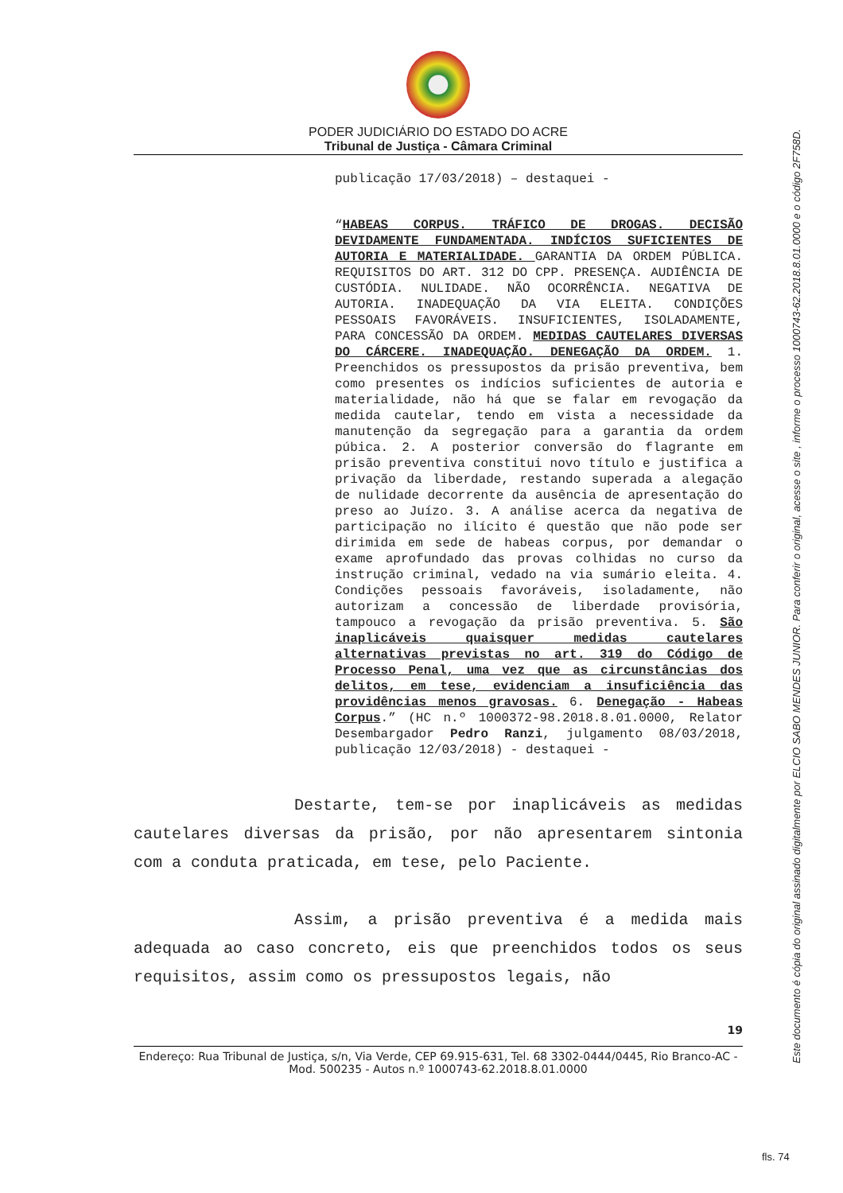PODER JUDICIÁRIO DO ESTADO DO ACRE
Tribunal de Justiça - Câmara Criminal
publicação 17/03/2018) – destaquei -
“HABEAS CORPUS. TRÁFICO DE DROGAS. DECISÃO DEVIDAMENTE FUNDAMENTADA. INDÍCIOS SUFICIENTES DE AUTORIA E MATERIALIDADE. GARANTIA DA ORDEM PÚBLICA. REQUISITOS DO ART. 312 DO CPP. PRESENÇA. AUDIÊNCIA DE CUSTÓDIA. NULIDADE. NÃO OCORRÊNCIA. NEGATIVA DE AUTORIA. INADEQUAÇÃO DA VIA ELEITA. CONDIÇÕES PESSOAIS FAVORÁVEIS. INSUFICIENTES, ISOLADAMENTE, PARA CONCESSÃO DA ORDEM. MEDIDAS CAUTELARES DIVERSAS DO CÁRCERE. INADEQUAÇÃO. DENEGAÇÃO DA ORDEM. 1. Preenchidos os pressupostos da prisão preventiva, bem como presentes os indícios suficientes de autoria e materialidade, não há que se falar em revogação da medida cautelar, tendo em vista a necessidade da manutenção da segregação para a garantia da ordem púbica. 2. A posterior conversão do flagrante em prisão preventiva constitui novo título e justifica a privação da liberdade, restando superada a alegação de nulidade decorrente da ausência de apresentação do preso ao Juízo. 3. A análise acerca da negativa de participação no ilícito é questão que não pode ser dirimida em sede de habeas corpus, por demandar o exame aprofundado das provas colhidas no curso da instrução criminal, vedado na via sumário eleita. 4. Condições pessoais favoráveis, isoladamente, não autorizam a concessão de liberdade provisória, tampouco a revogação da prisão preventiva. 5. São inaplicáveis quaisquer medidas cautelares alternativas previstas no art. 319 do Código de Processo Penal, uma vez que as circunstâncias dos delitos, em tese, evidenciam a insuficiência das providências menos gravosas. 6. Denegação - Habeas Corpus.” (HC n.º 1000372-98.2018.8.01.0000, Relator Desembargador Pedro Ranzi, julgamento 08/03/2018, publicação 12/03/2018) - destaquei -
Destarte, tem-se por inaplicáveis as medidas cautelares diversas da prisão, por não apresentarem sintonia com a conduta praticada, em tese, pelo Paciente.
Assim, a prisão preventiva é a medida mais adequada ao caso concreto, eis que preenchidos todos os seus requisitos, assim como os pressupostos legais, não
19
Endereço: Rua Tribunal de Justiça, s/n, Via Verde, CEP 69.915-631, Tel. 68 3302-0444/0445, Rio Branco-AC - Mod. 500235 - Autos n.º 1000743-62.2018.8.01.0000
Este documento é cópia do original assinado digitalmente por ELCIO SABO MENDES JUNIOR. Para conferir o original, acesse o site , informe o processo 1000743-62.2018.8.01.0000 e o código 2F758D.
fls. 74